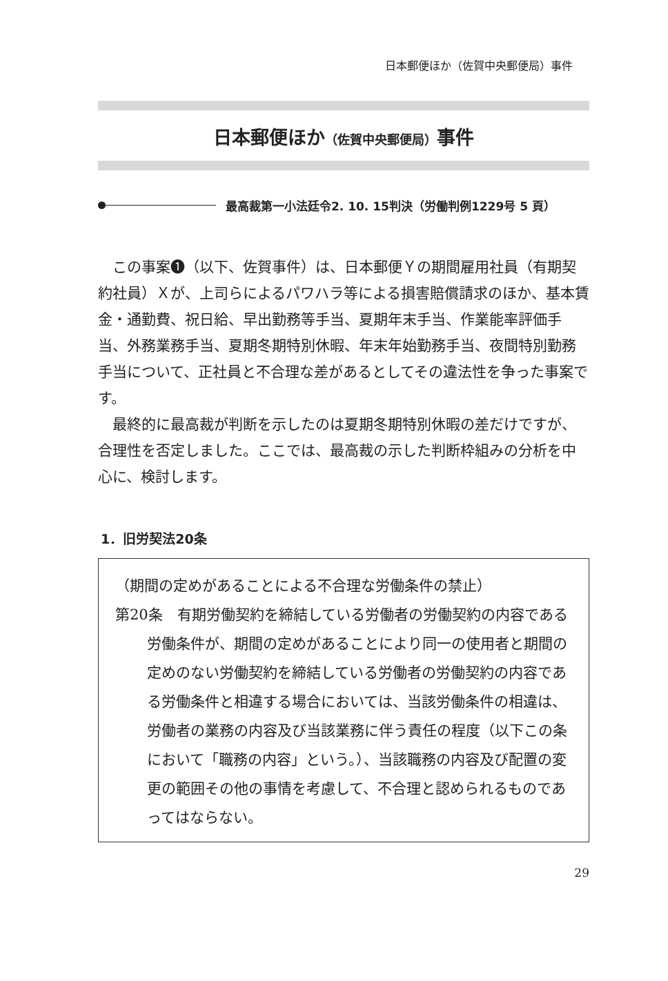日本郵便ほか（佐賀中央郵便局）事件
日本郵便ほか（佐賀中央郵便局）事件
最高裁第一小法廷令2. 10. 15判決（労働判例1229号 5 頁）
この事案❶（以下、佐賀事件）は、日本郵便Ｙの期間雇用社員（有期契約社員）Ｘが、上司らによるパワハラ等による損害賠償請求のほか、基本賃金・通勤費、祝日給、早出勤務等手当、夏期年末手当、作業能率評価手当、外務業務手当、夏期冬期特別休暇、年末年始勤務手当、夜間特別勤務手当について、正社員と不合理な差があるとしてその違法性を争った事案です。
最終的に最高裁が判断を示したのは夏期冬期特別休暇の差だけですが、合理性を否定しました。ここでは、最高裁の示した判断枠組みの分析を中心に、検討します。
1．旧労契法20条
（期間の定めがあることによる不合理な労働条件の禁止）
第20条　有期労働契約を締結している労働者の労働契約の内容である労働条件が、期間の定めがあることにより同一の使用者と期間の定めのない労働契約を締結している労働者の労働契約の内容である労働条件と相違する場合においては、当該労働条件の相違は、労働者の業務の内容及び当該業務に伴う責任の程度（以下この条において「職務の内容」という。）、当該職務の内容及び配置の変更の範囲その他の事情を考慮して、不合理と認められるものであってはならない。
29